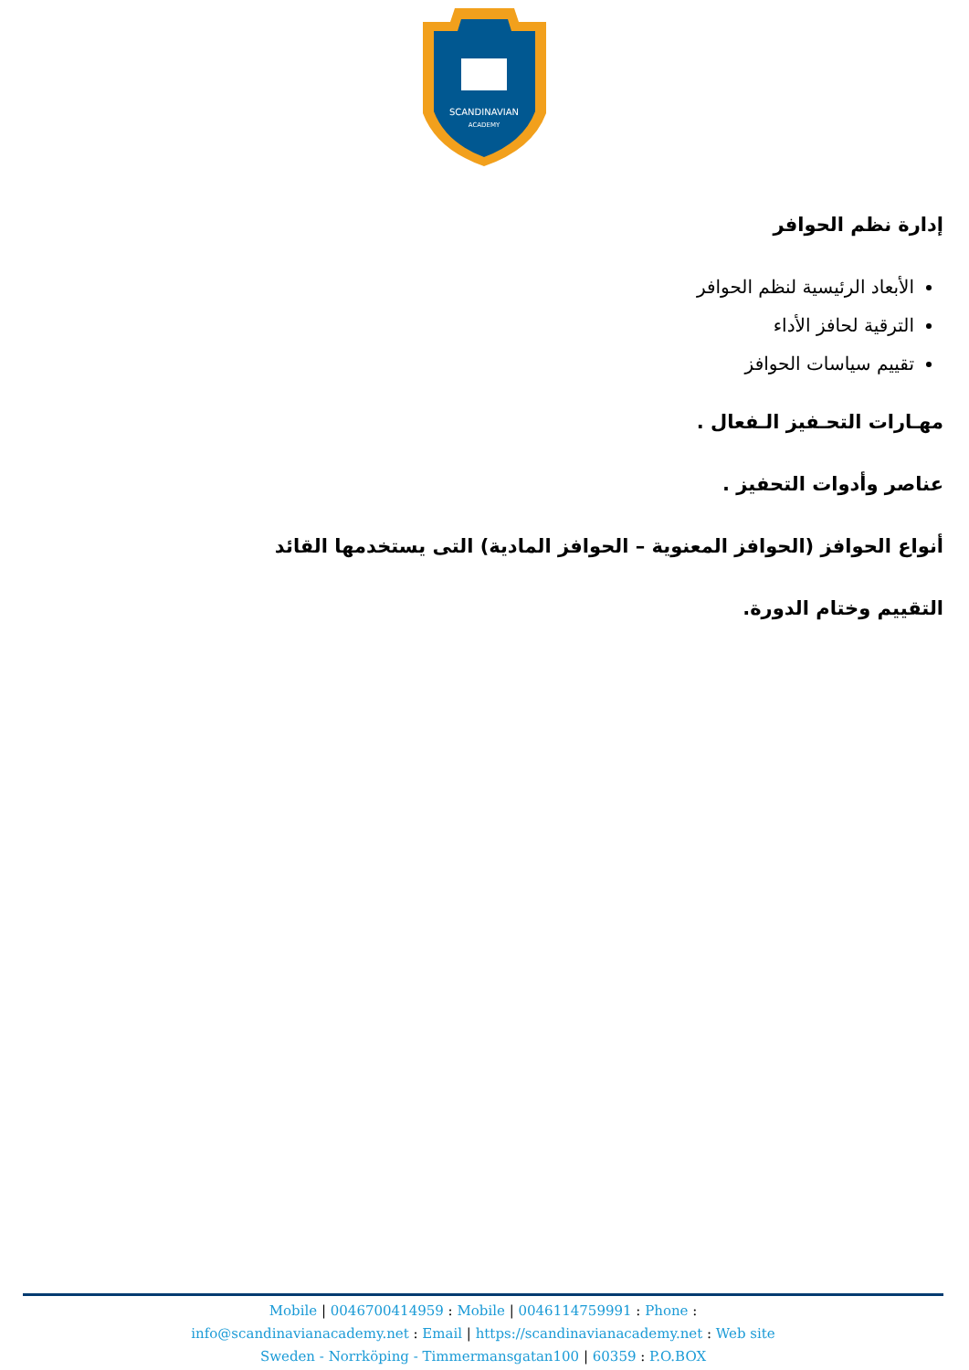SCANDINAVIAN
ACADEMY
إدارة نظم الحوافر
الأبعاد الرئيسية لنظم الحوافر
الترقية لحافز الأداء
تقييم سياسات الحوافز
مهـارات التحـفيز الـفعال .
عناصر وأدوات التحفيز .
أنواع الحوافز (الحوافز المعنوية – الحوافز المادية) التى يستخدمها القائد
التقييم وختام الدورة.
Mobile | 0046700414959 : Mobile | 0046114759991 : Phone :
info@scandinavianacademy.net : Email | https://scandinavianacademy.net : Web site
Sweden - Norrköping - Timmermansgatan100 | 60359 : P.O.BOX